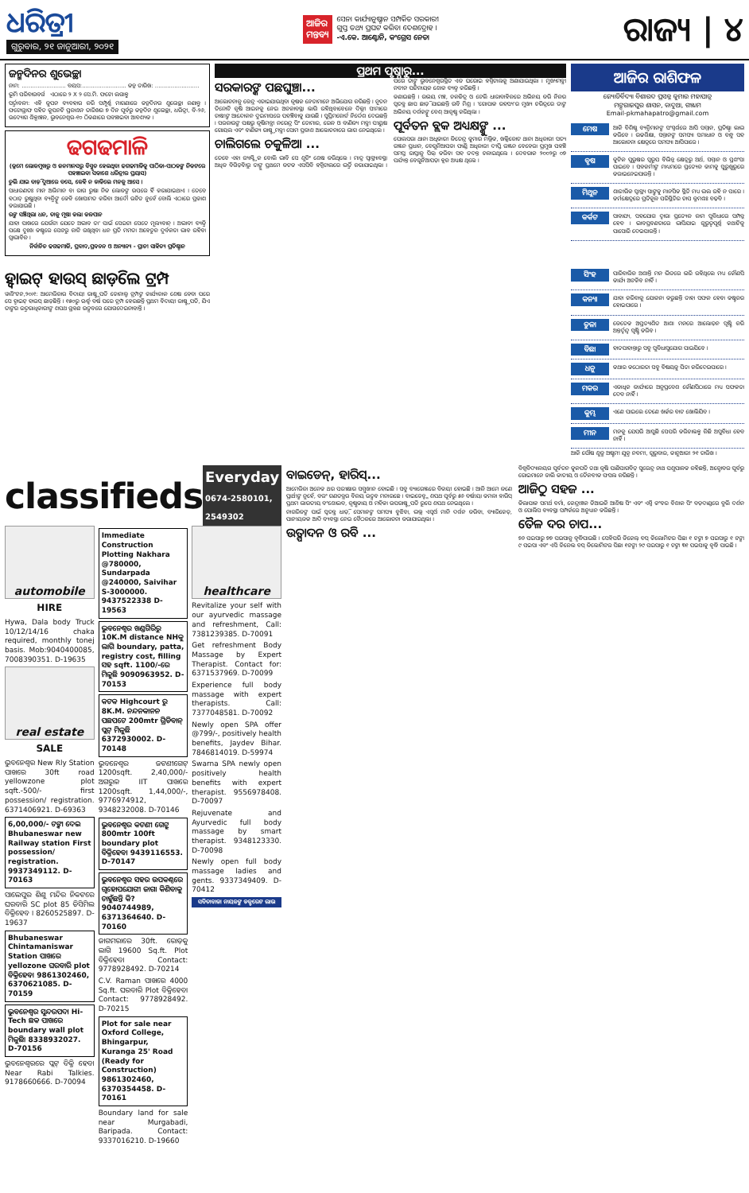ଧରିତ୍ରୀ
ଗୁରୁବାର, ୨୧ ଜାନୁଆରୀ, ୨୦୨୧
ଆଜିର
ମନ୍ତବ୍ୟ
ସେନା କାର୍ଯ୍ୟାନୁଷ୍ଠାନ ସମ୍ପର୍କିତ ସରକାରୀ
ଗୁପ୍ତ ତଥ୍ୟ ପ୍ରଘଟ କରିବା ଦେଶଦ୍ରୋହ ।
-ଏ.କେ. ଆଣ୍ଟୋନି, କଂଗ୍ରେସ ନେତା
ରାଜ୍ୟ | ୪
ଜନ୍ମଦିନର ଶୁଭେଚ୍ଛା
ନାମ: ......................... ବୟସ:......................... ଜନ୍ମ ତାରିଖ: .........................
ଭୂମି ପରିବାରବର୍ଗ ଏଠାରେ ୨ X ୨ ସେ.ମି. ଫଟୋ ଲଗାନ୍ତୁ
ସର୍ତ୍ତାବଳୀ: ଏହି କୁପନ ବ୍ୟବହାର କରି ସମ୍ପୂର୍ଣ୍ଣ ମାଗଣାରେ ଜନ୍ମଦିନର ଶୁଭେଚ୍ଛା ଜଣାନ୍ତୁ । ଫଟୋଗ୍ରାଫ ସହିତ କୁପନଟି ପ୍ରକାଶନ ତାରିଖର ୭ ଦିନ ପୂର୍ବରୁ ଜନ୍ମଦିନ ଶୁଭେଚ୍ଛା, ଧରିତ୍ରୀ, ବି-୨୬, ଉଦ୍ୟୋଗ ଶିଳ୍ପାଞ୍ଚଳ, ଭୁବନେଶ୍ୱର-୧୦ ଠିକଣାରେ ପହଞ୍ଚାଇବା ଆବଶ୍ୟକ ।
ଢଗଢମାଳି
(କ୍ରମେ ଲୋକମୁଖରୁ ଓ ଜନମାନସରୁ ବିସ୍ମୃତ ହେଉଥିବା ଢଗଢମାଳିକୁ ପାଠିକା-ପାଠକଙ୍କ ନିକଟରେ ପହଞ୍ଚାଇବା ସକାଶେ ଧରିତ୍ରୀର ପ୍ରୟାସ)
ଚୁଲି ଯାଇ ବାଡ଼ି ଦୁଆରେ ବସେ, କେହି ନ ଡାକିଲେ ମନକୁ ଆସେ ।
ସାଧାରଣତଃ ମାନ ଅଭିମାନ ବା ରାଗ ରୁଷା ନିଜ ଲୋକଙ୍କ ଉପରେ ହିଁ କରାଯାଇଥାଏ । ତେବେ ହଠାତ୍ ରୁଷୁଥିବା ବ୍ୟକ୍ତିଙ୍କୁ କେହି ଖୋସାମତ କରିବା ଆଦୌ ଉଚିତ ନୁହେଁ ବୋଲି ଏଠାରେ ପ୍ରକାଶ କରାଯାଇଛି ।
ରଙ୍କ ସଞ୍ଚିଥିଲା ଧନ, ତାକୁ ମୂଷା କଲା କଳପାନ
ଯାହା ପାଖରେ ଯେଉଁଟା ଯେତେ ଅଭାବ ତା' ପାଇଁ ସେଇଟା ସେତେ ମୂଲ୍ୟବାନ୍ । ଅଭାବୀ ବ୍ୟକ୍ତି ପକ୍ଷେ ଦୁଃଖ କଷ୍ଟରେ ପେଟରୁ କାଟି ରଖିଥିବା ଧନ ପ୍ରତି ମମତା ଅହେତୁକ ଦୁର୍ବଳତା ଭାବ ରହିବା ସ୍ୱାଭାବିକ ।
ନିର୍ବାଚିତ ଢଗଢମାଳି, ପ୍ରବାଦ,ପ୍ରବଚନ ଓ ଅନ୍ୟାନ୍ୟ - ପ୍ରାଚୀ ସାହିତ୍ୟ ପ୍ରତିଷ୍ଠାନ
ପ୍ରଥମ ପୃଷ୍ଠାରୁ...
ସରକାରଙ୍କ ପଛଘୁଞ୍ଚା...
ଆଲୋଚନାକୁ କେନ୍ଦ୍ର ଏଡାଇଯାଉଥିବା କୃଷକ ନେତାମାନେ ଅଭିଯୋଗ କରିଛନ୍ତି । ନୂତନ ତିନୋଟି କୃଷି ଆଇନକୁ ନେଇ ଅଚଳାବସ୍ଥା ଲାଗି ରହିଥିବାବେଳେ ଦିଲ୍ଲୀ ସୀମାରେ ଚାଷୀଙ୍କ ଆନ୍ଦୋଳନ ଦୁଇମାସରେ ପହଞ୍ଚିବାକୁ ଯାଉଛି । ସୁପ୍ରିମକୋର୍ଟ ନିର୍ଦ୍ଦେଶ ଦେଇଛନ୍ତି । ସରକାରଙ୍କ ପକ୍ଷରୁ କୃଷିମନ୍ତ୍ରୀ ନରେନ୍ଦ୍ର ସିଂ ତୋମାର, ରେଳ ଓ ବାଣିଜ୍ୟ ମନ୍ତ୍ରୀ ପୀୟୁଷ ଗୋୟଲ ଏବଂ ବାଣିଜ୍ୟ ରାଷ୍ଟ୍ରମନ୍ତ୍ରୀ ସୋମ ପ୍ରକାଶ ଆଲୋଚନାରେ ଭାଗ ନେଇଥିଲେ ।
ଚାଲିଗଲେ ଚକୁଳିଆ ...
ତେବେ ଏହା ଗ୍ୟାସ୍ଟ୍ରିକ ବୋଲି ଭାବି ସେ ଶୁଟିଂ ଶେଷ କରିଥିଲେ । ମାତ୍ର ସ୍ୱାସ୍ଥ୍ୟାବସ୍ଥା ଅଧିକ ବିଗିଡ଼ିବାରୁ ତାଙ୍କୁ ପ୍ରଥମେ କଟକ ଏସସିବି ହସ୍ପିଟାଲରେ ଭର୍ତ୍ତି କରାଯାଇଥିଲା । ପରେ ତାଙ୍କୁ ଭୁବନେଶ୍ୱରସ୍ଥିତ ଏକ ଘରୋଇ ହସ୍ପିଟାଲକୁ ଅଣାଯାଇଥିଲା । ମୁଖ୍ୟମନ୍ତ୍ରୀ ନବୀନ ପଟ୍ଟନାୟକ ଶୋକ ବ୍ୟକ୍ତ କରିଛନ୍ତି ।
ଜଣାଇଛନ୍ତି । ଉଭୟ ମଞ୍ଚ, ଚଳଚ୍ଚିତ୍ର ଓ ଟେଲି ଧାରାବାହିକରେ ଅଭିନୟ କରି ନିଜର ସ୍ୱତନ୍ତ୍ର ଛାପ ଛାଡ଼ି ଯାଇଛନ୍ତି ରବି ମିଶ୍ର । 'ଗୋପାଳ ରହସ୍ୟ'ର ମୁଖ୍ୟ ଚରିତ୍ରରେ ତାଙ୍କ ଅଭିନୟ ଦର୍ଶକଙ୍କୁ ବେଶ୍ ଆକୃଷ୍ଟ କରିଥିଲା ।
ପୂର୍ବତନ ବ୍ଲକ ଅଧ୍ୟକ୍ଷଙ୍କୁ ...
ପୋଲସରା ଥାନା ଅଧିକାରୀ ଜିତେନ୍ଦ୍ର କୁମାର ମଲ୍ଲିକ, ଖଲ୍ଲିକୋଟ ଥାନା ଅଧିକାରୀ ସତ୍ୟ ରଞ୍ଜନ ପ୍ରଧାନ, ବେଗୁନିଆପଡା ଫାଣ୍ଡି ଅଧିକାରୀ ଦୀପ୍ତି ରଞ୍ଜନ ବେହେରା ପ୍ରମୁଖ ପହଞ୍ଚି ସମସ୍ତ ରାସ୍ତାକୁ ସିଲ୍ କରିବା ସହ ତଦନ୍ତ ଚଳାଇଥିଲେ । ଦେବରାଜ ୨୦୦୨ରୁ ୦୭ ପର୍ଯ୍ୟନ୍ତ ବେଗୁନିଆପଡ଼ା ବ୍ଲକ ଅଧ୍ୟକ୍ଷ ଥିଲେ ।
ଆଜିର ରାଶିଫଳ
ଜ୍ୟୋତିର୍ବିଦ୍ୟା ବିଶାରଦ ପ୍ରସନ୍ନ କୁମାର ମହାପାତ୍ର
ମଙ୍ଗରାଜପୁର ଶାସନ, କାଦୁଆ, ଗଞ୍ଜାମ
Email-pkmahapatro@gmail.com
ମେଷ
ଆଜି ବିଶିଷ୍ଟ ବ୍ୟକ୍ତିମାନଙ୍କ ସଂସ୍ପର୍ଶରେ ଆସି ସମ୍ମାନ, ପ୍ରତିଷ୍ଠା ଲାଭ କରିବେ । ଉଚ୍ଚଶିକ୍ଷା, ସନ୍ତାନଙ୍କ ସମସ୍ୟା ସମାଧାନ ଓ ବନ୍ଧୁ ସହ ଆଲୋଚନା କ୍ଷେତ୍ରରେ ସମସ୍ୟା ଆସିପାରେ ।
ବୃଷ
କୁଟିଳ ପୁରୁଷର ସ୍ୱରୂପ ବିଭିନ୍ନ କ୍ଷେତ୍ରରୁ ଅର୍ଥ, ସମ୍ମାନ ଓ ପ୍ରଶଂସା ପାଇବେ । ସହକର୍ମୀଙ୍କ ମାଧ୍ୟମରେ ପ୍ରତ୍ୟେକ କାମକୁ ସୁରୁଖୁରୁରେ କରାଇନେଇପାରନ୍ତି ।
ମିଥୁନ
ଶାରୀରିକ ସ୍ୱାସ୍ଥ୍ୟ ସାଙ୍ଗକୁ ମାନସିକ ସ୍ଥିତି ମଧ୍ୟ ଭଲ ରହି ନ ପାରେ । କର୍ମକ୍ଷେତ୍ରରେ ପ୍ରତିକୂଳ ପରିସ୍ଥିତିର ଚାପ କ୍ରମଶଃ ବଢ଼ିବ ।
କର୍କଟ
ସାହାଯ୍ୟ, ସହଯୋଗ ଦ୍ୱାରା ପ୍ରତ୍ୟେକ କାମ ସୁବିଧାରେ ସମ୍ପନ୍ନ ହେବ । ଭାବପ୍ରବଣତାରେ ଭାସିଯାଇ ଗୁରୁତ୍ୱପୂର୍ଣ୍ଣ କଥାଟିକୁ ପାସୋରି ଦେଇପାରନ୍ତି ।
ହ୍ୱାଇଟ୍ ହାଉସ୍ ଛାଡ଼ିଲେ ଟ୍ରମ୍ପ
ୱାଶିଂଟନ,୨୦।୧: ଆମେରିକାର ବିଦାୟୀ ରାଷ୍ଟ୍ରପତି ଡୋନାଲ୍ଡ ଟ୍ରମ୍ପଙ୍କ କାର୍ଯ୍ୟକାଳ ଶେଷ ହେବା ପରେ ସେ ହ୍ୱାଇଟ୍ ହାଉସ୍ ଛାଡ଼ିଛନ୍ତି । ୧୫୦ରୁ ଊର୍ଦ୍ଧ୍ୱ ବର୍ଷ ପରେ ଟ୍ରମ୍ପ ହେଉଛନ୍ତି ପ୍ରଥମ ବିଦାୟୀ ରାଷ୍ଟ୍ରପତି, ଯିଏ ତାଙ୍କର ଉତ୍ତରାଧିକାରୀଙ୍କ ଶପଥ ଗ୍ରହଣ ଉତ୍ସବରେ ଯୋଗଦେଇନାହାନ୍ତି ।
ସିଂହ
ପାରିବାରିକ ଅଶାନ୍ତି ମନ ଭିତରେ ଭରି ରହିଥିଲେ ମଧ୍ୟ କୌଣସି କାର୍ଯ୍ୟ ଅଟକିବ ନାହିଁ ।
କନ୍ୟା
ଯାହା କରିବାକୁ ଯୋଜନା କରୁଛନ୍ତି ତାହା ସଫଳ ହେବା କଷ୍ଟକର ହୋଇପାରେ ।
ତୁଳା
କେତେକ ଅପ୍ରତ୍ୟାଶିତ ଆଶା ମନରେ ଆଲୋଡ଼ନ ସୃଷ୍ଟି କରି ଅନ୍ତର୍ଦ୍ୱନ୍ଦ୍ୱ ସୃଷ୍ଟି କରିବ ।
ବିଛା
ହାତପାହାନ୍ତାରୁ ସବୁ ସୁବିଧାସୁଯୋଗ ପାଇଯିବେ ।
ଧନୁ
କଥାର କଠୋରତା ସବୁ ବିଷୟକୁ ପିତା କରିଦେଇପାରେ ।
ମକର
ଏକାଧିକ କାର୍ଯ୍ୟରେ ଅନୁପ୍ରବେଶ କୌଣସିଠାରେ ମଧ୍ୟ ସଫଳତା ଦେବ ନାହିଁ ।
କୁମ୍ଭ
ଏଣେ ପାଇଲେ ତେଣେ ଖର୍ଚ୍ଚର ବାଟ ଖୋଲିଯିବ ।
ମୀନ
ମନକୁ ଯେପରି ଆସୁଛି ସେପରି କରିଚାଲନ୍ତୁ କିଛି ଅସୁବିଧା ହେବ ନାହିଁ ।
ଆଜି ପୌଷ ଶୁକ୍ଳ ଅଷ୍ଟମୀ ଯୁକ୍ତ ନବମୀ, ଗୁରୁବାର, ଜାନୁଆରୀ ୨୧ ତାରିଖ ।
classifieds Everyday
0674-2580101, 2549302
automobile
HIRE
Hywa, Dala body Truck 10/12/14/16 chaka required, monthly tonej basis. Mob:9040400085, 7008390351. D-19635
real estate
SALE
ଭୁବନେଶ୍ୱର New Rly Station ପାଖରେ 30ft road yellowzone plot sqft.-500/- first possession/ registration. 6371406921. D-69363
6,00,000/- ଟଙ୍କା ଦେଇ Bhubaneswar new Railway station First possession/ registration. 9937349112. D-70163
ସାଲେପୁର ଶିଶୁ ମନ୍ଦିର ନିକଟରେ ଘରବାରି SC plot 85 ଡିସିମିଲ ବିକ୍ରିହେବ । 8260525897. D-19637
Bhubaneswar Chintamaniswar Station ପାଖରେ yellozone ଘରବାରି plot ବିକ୍ରିହେବ। 9861302460, 6370621085. D-70159
ଭୁବନେଶ୍ୱର ସୁନ୍ଦରପଦା Hi-Tech ଛକ ପାଖରେ boundary wall plot ମିଳୁଛି। 8338932027. D-70156
ଭୁବନେଶ୍ୱରରେ ପ୍ଲଟ୍ ବିକ୍ରି ହେବ। Near Rabi Talkies. 9178660666. D-70094
Immediate Construction Plotting Nakhara @780000, Sundarpada @240000, Saivihar S-3000000. 9437522338 D-19563
ଭୁବନେଶ୍ୱର ଖଣ୍ଡଗିରିରୁ 10K.M distance NHକୁ ଲାଗି boundary, patta, registry cost, filling ସହ sqft. 1100/-ରେ ମିଳୁଛି 9090963952. D-70153
କଟକ Highcourt ରୁ 8K.M. ନନ୍ଦନକାନନ ପଛପଟେ 200mtr ଗ୍ରିଡିବାନ୍ ପ୍ଲଟ୍ ମିଳୁଛି 6372930002. D-70148
ଭୁବନେଶ୍ୱର ଜଟଣୀଗେଟ୍ 1200sqft. 2,40,000/- ଅଗରୁଳ IIT ପାଖରେ 1200sqft. 1,44,000/-, 9776974912, 9348232008. D-70146
ଭୁବନେଶ୍ୱର କଟଣୀ ଗେଟ୍ରୁ 800mtr 100ft boundary plot ବିକ୍ରିହେବ। 9439116553. D-70147
ଭୁବନେଶ୍ୱର ସହର ଉପକଣ୍ଠରେ ଗୃହୋପଯୋଗୀ ଜାଗା କିଣିବାକୁ ଚାହୁଁଛନ୍ତି କି? 9040744989, 6371364640. D-70160
ଜାଗମରାରେ 30ft. ରୋଡ଼କୁ ଲାଗି 19600 Sq.ft. Plot ବିକ୍ରିହେବ। Contact: 9778928492. D-70214
C.V. Raman ପାଖରେ 4000 Sq.ft. ଘରବାରି Plot ବିକ୍ରିହେବ। Contact: 9778928492. D-70215
Plot for sale near Oxford College, Bhingarpur, Kuranga 25' Road (Ready for Construction) 9861302460, 6370354458. D-70161
Boundary land for sale near Murgabadi, Baripada. Contact: 9337016210. D-19660
healthcare
Revitalize your self with our ayurvedic massage and refreshment, Call: 7381239385. D-70091
Get refreshment Body Massage by Expert Therapist. Contact for: 6371537969. D-70099
Experience full body massage with expert therapists. Call: 7377048581. D-70092
Newly open SPA offer @799/-, positively health benefits, Jaydev Bihar. 7846814019. D-59974
Swarna SPA newly open positively health benefits with expert therapist. 9556978408. D-70097
Rejuvenate and Ayurvedic full body massage by smart therapist. 9348123330. D-70098
Newly open full body massage ladies and gents. 9337349409. D-70412
ସବିତାବାଳା ନାୟକଙ୍କ ଡକ୍ଟରେଟ ଲାଭ
ବାଇଡେନ୍, ହାରିସ୍...
ଆମେରିକା ଅନେକ ଥର ପରୀକ୍ଷାର ସମ୍ମୁଖୀନ ହୋଇଛି । ସବୁ ବ୍ୟାରେଞ୍ଜରେ ବିଜୟୀ ହୋଇଛି । ଆଜି ଆମେ ଜଣେ ପ୍ରାର୍ଥୀଙ୍କ ନୁହେଁ, ବରଂ ଗଣତନ୍ତ୍ରର ବିଜୟ ଉତ୍ସବ ମନାଉଛେ । ବାଇଡେନ୍ଙ୍କ ଶପଥ ପୂର୍ବରୁ ୫୬ ବର୍ଷୀୟା କମଳା ହାରିସ୍ ପ୍ରଥମ ଭାରତୀୟ ବଂଶୋଦ୍ଭବ, କୃଷ୍ଣକାୟ ଓ ମହିଳା ଉପରାଷ୍ଟ୍ରପତି ରୂପେ ଶପଥ ନେଇଥିଲେ ।
ନାଗରିକଙ୍କ ପାଇଁ ସ୍ୱତନ୍ତ୍ର ଧାଡ଼ି, ସେମାନଙ୍କ ସମସ୍ୟା ବୁଝିବା, ଭଲ୍ଲ ଏସ୍ୱର୍ଓ ମାନି ଦର୍ଶନ କରିବା, ବ୍ୟାରିକେଡ୍, ପାନୀୟଜଳ ଆଦି ବ୍ୟବସ୍ଥା ନେଇ ବୈଠକରେ ଆଲୋଚନା କରାଯାଇଥିଲା ।
ଉତ୍ପାଦନ ଓ ରବି ...
ବିଶ୍ୱବିଦ୍ୟାଳୟର ପୂର୍ବତନ କୁଳପତି ତଥା କୃଷି ପାଣିପାଗବିତ୍ ସୁରେନ୍ଦ୍ର ନାଥ ପଶୁପାଳକ କହିଛନ୍ତି, ଅକ୍ଟୋବର ପୂର୍ବରୁ ରୋଇମାନେ ଡାଲି ଜାତୀୟ ଓ ତୈଳବୀଜ ଫସଲ କରିଛନ୍ତି ।
ଆଜିଠୁ ସହଜ ...
ଜିଲାପାଳ ସମର୍ଥ ବର୍ମା, କେନ୍ଦ୍ରାଞ୍ଚଳ ଡିଆଇଜି ଆଶିଷ ସିଂ ଏବଂ ଏସ୍ପି କଂବର ବିଶାଳ ସିଂ ବଡ଼ଦାଣ୍ଡରେ ବୁଲି ଦର୍ଶନ ଓ ପୋଲିସ ବ୍ୟବସ୍ଥା ସମ୍ପର୍କରେ ଅନୁଧ୍ୟାନ କରିଛନ୍ତି ।
ତୈଳ ଦର ଚାପ...
୭୬ ପଇସାରୁ ୭୭ ପଇସାକୁ ବୃଦ୍ଧିପାଇଛି । ସେହିପରି ଡିଜେଲ୍ ବସ୍ କିଲୋମିଟର ପିଛା ୧ ଟଙ୍କା ୭ ପଇସାରୁ ୧ ଟଙ୍କା ୯ ପଇସା ଏବଂ ଏସି ଡିଜେଲ ବସ୍ କିଲୋମିଟର ପିଛା ୧ଟଙ୍କା ୨୯ ପଇସାରୁ ୧ ଟଙ୍କା ୩୧ ପଇସାକୁ ବୃଦ୍ଧି ପାଇଛି ।